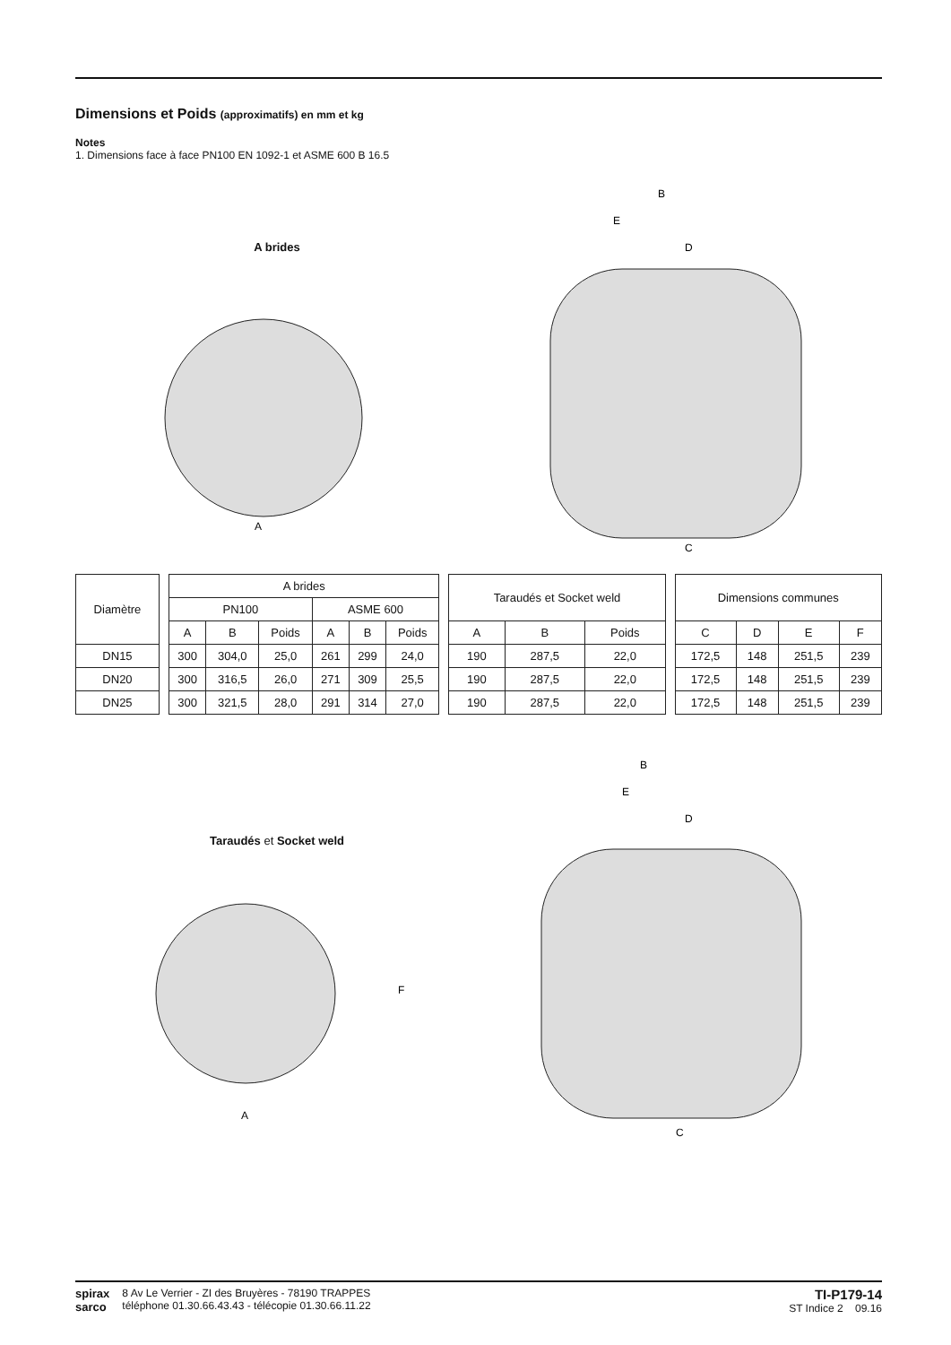Dimensions et Poids (approximatifs) en mm et kg
Notes
1. Dimensions face à face PN100 EN 1092-1 et ASME 600 B 16.5
A brides
A
B
E
D
C
| Diamètre | | A brides | | | | | | | Taraudés et Socket weld | | | | Dimensions communes | | | |
| | | PN100 | | | ASME 600 | | | | | | | | | | | |
| | | A | B | Poids | A | B | Poids | | A | B | Poids | | C | D | E | F |
| DN15 | | 300 | 304,0 | 25,0 | 261 | 299 | 24,0 | | 190 | 287,5 | 22,0 | | 172,5 | 148 | 251,5 | 239 |
| DN20 | | 300 | 316,5 | 26,0 | 271 | 309 | 25,5 | | 190 | 287,5 | 22,0 | | 172,5 | 148 | 251,5 | 239 |
| DN25 | | 300 | 321,5 | 28,0 | 291 | 314 | 27,0 | | 190 | 287,5 | 22,0 | | 172,5 | 148 | 251,5 | 239 |
Taraudés et Socket weld
A
F
B
E
D
C
spirax
sarco
8 Av Le Verrier - ZI des Bruyères - 78190 TRAPPES
téléphone 01.30.66.43.43 - télécopie 01.30.66.11.22
TI-P179-14
ST Indice 2 09.16